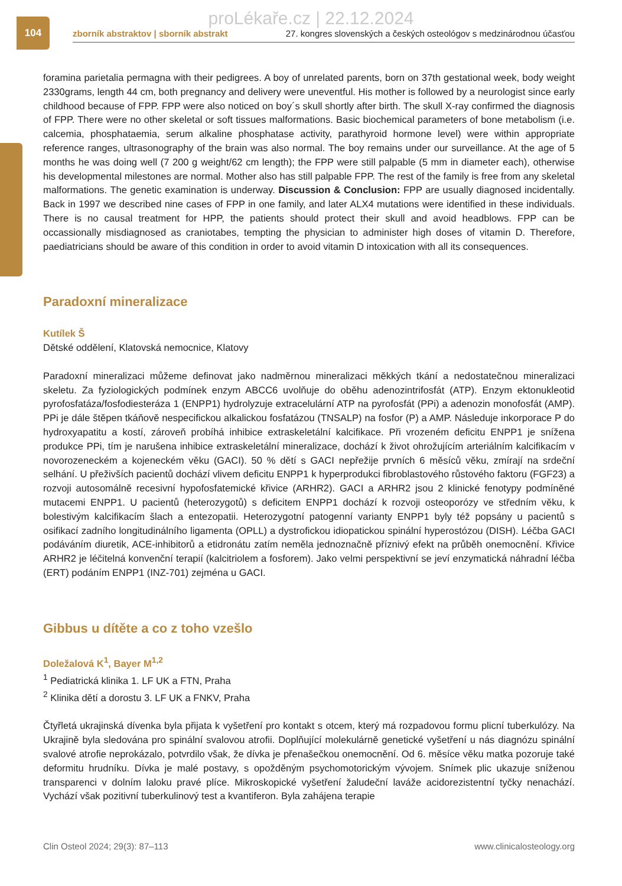104
proLékaře.cz | 22.12.2024
zborník abstraktov | sborník abstrakt 27. kongres slovenských a českých osteológov s medzinárodnou účasťou
foramina parietalia permagna with their pedigrees. A boy of unrelated parents, born on 37th gestational week, body weight 2330grams, length 44 cm, both pregnancy and delivery were uneventful. His mother is followed by a neurologist since early childhood because of FPP. FPP were also noticed on boy´s skull shortly after birth. The skull X-ray confirmed the diagnosis of FPP. There were no other skeletal or soft tissues malformations. Basic biochemical parameters of bone metabolism (i.e. calcemia, phosphataemia, serum alkaline phosphatase activity, parathyroid hormone level) were within appropriate reference ranges, ultrasonography of the brain was also normal. The boy remains under our surveillance. At the age of 5 months he was doing well (7 200 g weight/62 cm length); the FPP were still palpable (5 mm in diameter each), otherwise his developmental milestones are normal. Mother also has still palpable FPP. The rest of the family is free from any skeletal malformations. The genetic examination is underway. Discussion & Conclusion: FPP are usually diagnosed incidentally. Back in 1997 we described nine cases of FPP in one family, and later ALX4 mutations were identified in these individuals. There is no causal treatment for HPP, the patients should protect their skull and avoid headblows. FPP can be occassionally misdiagnosed as craniotabes, tempting the physician to administer high doses of vitamin D. Therefore, paediatricians should be aware of this condition in order to avoid vitamin D intoxication with all its consequences.
Paradoxní mineralizace
Kutílek Š
Dětské oddělení, Klatovská nemocnice, Klatovy
Paradoxní mineralizaci můžeme definovat jako nadměrnou mineralizaci měkkých tkání a nedostatečnou mineralizaci skeletu. Za fyziologických podmínek enzym ABCC6 uvolňuje do oběhu adenozintrifosfát (ATP). Enzym ektonukleotid pyrofosfatáza/fosfodiesteráza 1 (ENPP1) hydrolyzuje extracelulární ATP na pyrofosfát (PPi) a adenozin monofosfát (AMP). PPi je dále štěpen tkáňově nespecifickou alkalickou fosfatázou (TNSALP) na fosfor (P) a AMP. Následuje inkorporace P do hydroxyapatitu a kostí, zároveň probíhá inhibice extraskeletální kalcifikace. Při vrozeném deficitu ENPP1 je snížena produkce PPi, tím je narušena inhibice extraskeletální mineralizace, dochází k život ohrožujícím arteriálním kalcifikacím v novorozeneckém a kojeneckém věku (GACI). 50 % dětí s GACI nepřežije prvních 6 měsíců věku, zmírají na srdeční selhání. U přeživších pacientů dochází vlivem deficitu ENPP1 k hyperprodukci fibroblastového růstového faktoru (FGF23) a rozvoji autosomálně recesivní hypofosfatemické křivice (ARHR2). GACI a ARHR2 jsou 2 klinické fenotypy podmíněné mutacemi ENPP1. U pacientů (heterozygotů) s deficitem ENPP1 dochází k rozvoji osteoporózy ve středním věku, k bolestivým kalcifikacím šlach a entezopatii. Heterozygotní patogenní varianty ENPP1 byly též popsány u pacientů s osifikací zadního longitudinálního ligamenta (OPLL) a dystrofickou idiopatickou spinální hyperostózou (DISH). Léčba GACI podáváním diuretik, ACE-inhibitorů a etidronátu zatím neměla jednoznačně příznivý efekt na průběh onemocnění. Křivice ARHR2 je léčitelná konvenční terapií (kalcitriolem a fosforem). Jako velmi perspektivní se jeví enzymatická náhradní léčba (ERT) podáním ENPP1 (INZ-701) zejména u GACI.
Gibbus u dítěte a co z toho vzešlo
Doležalová K<sup>1</sup>, Bayer M<sup>1,2</sup>
<sup>1</sup> Pediatrická klinika 1. LF UK a FTN, Praha
<sup>2</sup> Klinika dětí a dorostu 3. LF UK a FNKV, Praha
Čtyřletá ukrajinská dívenka byla přijata k vyšetření pro kontakt s otcem, který má rozpadovou formu plicní tuberkulózy. Na Ukrajině byla sledována pro spinální svalovou atrofii. Doplňující molekulárně genetické vyšetření u nás diagnózu spinální svalové atrofie neprokázalo, potvrdilo však, že dívka je přenašečkou onemocnění. Od 6. měsíce věku matka pozoruje také deformitu hrudníku. Dívka je malé postavy, s opožděným psychomotorickým vývojem. Snímek plic ukazuje sníženou transparenci v dolním laloku pravé plíce. Mikroskopické vyšetření žaludeční laváže acidorezistentní tyčky nenachází. Vychází však pozitivní tuberkulinový test a kvantiferon. Byla zahájena terapie
Clin Osteol 2024; 29(3): 87–113 www.clinicalosteology.org